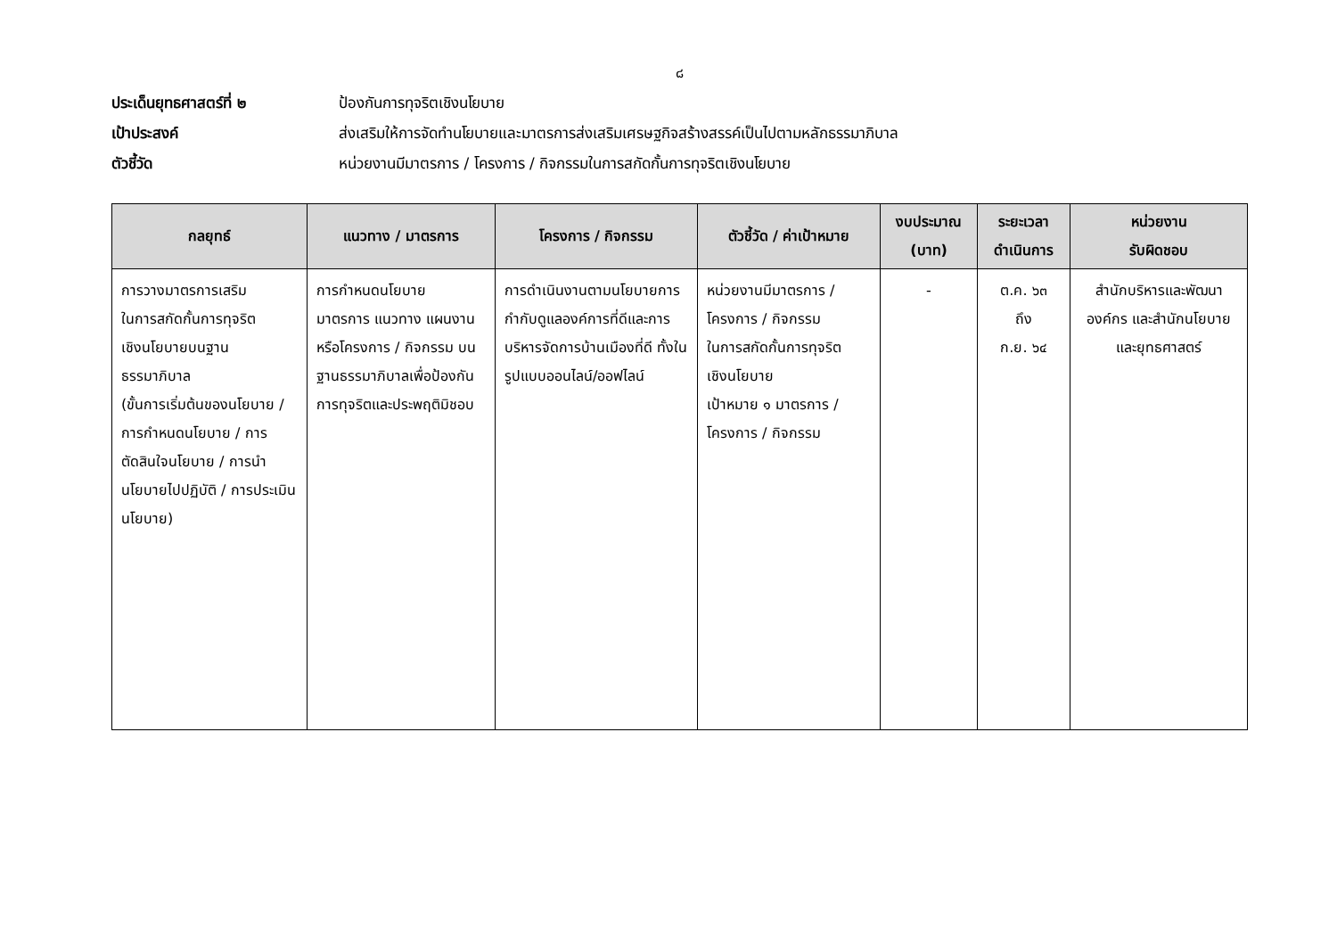๘
ประเด็นยุทธศาสตร์ที่ ๒ ป้องกันการทุจริตเชิงนโยบาย
เป้าประสงค์ ส่งเสริมให้การจัดทำนโยบายและมาตรการส่งเสริมเศรษฐกิจสร้างสรรค์เป็นไปตามหลักธรรมาภิบาล
ตัวชี้วัด หน่วยงานมีมาตรการ / โครงการ / กิจกรรมในการสกัดกั้นการทุจริตเชิงนโยบาย
| กลยุทธ์ | แนวทาง / มาตรการ | โครงการ / กิจกรรม | ตัวชี้วัด / ค่าเป้าหมาย | งบประมาณ (บาท) | ระยะเวลา ดำเนินการ | หน่วยงาน รับผิดชอบ |
| --- | --- | --- | --- | --- | --- | --- |
| การวางมาตรการเสริม ในการสกัดกั้นการทุจริต เชิงนโยบายบนฐาน ธรรมาภิบาล (ขั้นการเริ่มต้นของนโยบาย / การกำหนดนโยบาย / การตัดสินใจนโยบาย / การนำนโยบายไปปฏิบัติ / การประเมินนโยบาย) | การกำหนดนโยบาย มาตรการ แนวทาง แผนงาน หรือโครงการ / กิจกรรม บนฐานธรรมาภิบาลเพื่อป้องกันการทุจริตและประพฤติมิชอบ | การดำเนินงานตามนโยบายการกำกับดูแลองค์การที่ดีและการบริหารจัดการบ้านเมืองที่ดี ทั้งในรูปแบบออนไลน์/ออฟไลน์ | หน่วยงานมีมาตรการ / โครงการ / กิจกรรม ในการสกัดกั้นการทุจริต เชิงนโยบาย เป้าหมาย ๑ มาตรการ / โครงการ / กิจกรรม | - | ต.ค. ๖๓ ถึง ก.ย. ๖๔ | สำนักบริหารและพัฒนาองค์กร และสำนักนโยบายและยุทธศาสตร์ |